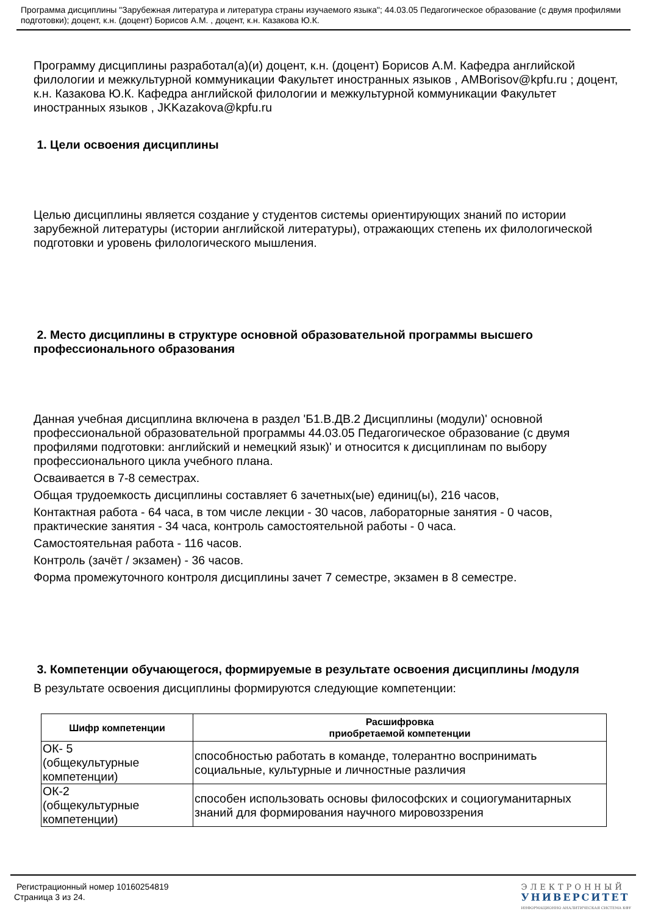Программа дисциплины "Зарубежная литература и литература страны изучаемого языка"; 44.03.05 Педагогическое образование (с двумя профилями подготовки); доцент, к.н. (доцент) Борисов А.М. , доцент, к.н. Казакова Ю.К.
Программу дисциплины разработал(а)(и) доцент, к.н. (доцент) Борисов А.М. Кафедра английской филологии и межкультурной коммуникации Факультет иностранных языков , AMBorisov@kpfu.ru ; доцент, к.н. Казакова Ю.К. Кафедра английской филологии и межкультурной коммуникации Факультет иностранных языков , JKKazakova@kpfu.ru
1. Цели освоения дисциплины
Целью дисциплины является создание у студентов системы ориентирующих знаний по истории зарубежной литературы (истории английской литературы), отражающих степень их филологической подготовки и уровень филологического мышления.
2. Место дисциплины в структуре основной образовательной программы высшего профессионального образования
Данная учебная дисциплина включена в раздел 'Б1.В.ДВ.2 Дисциплины (модули)' основной профессиональной образовательной программы 44.03.05 Педагогическое образование (с двумя профилями подготовки: английский и немецкий язык)' и относится к дисциплинам по выбору профессионального цикла учебного плана.
Осваивается в 7-8 семестрах.
Общая трудоемкость дисциплины составляет 6 зачетных(ые) единиц(ы), 216 часов,
Контактная работа - 64 часа, в том числе лекции - 30 часов, лабораторные занятия - 0 часов, практические занятия - 34 часа, контроль самостоятельной работы - 0 часа.
Самостоятельная работа - 116 часов.
Контроль (зачёт / экзамен) - 36 часов.
Форма промежуточного контроля дисциплины зачет 7 семестре, экзамен в 8 семестре.
3. Компетенции обучающегося, формируемые в результате освоения дисциплины /модуля
В результате освоения дисциплины формируются следующие компетенции:
| Шифр компетенции | Расшифровка приобретаемой компетенции |
| --- | --- |
| ОК- 5 (общекультурные компетенции) | способностью работать в команде, толерантно воспринимать социальные, культурные и личностные различия |
| ОК-2 (общекультурные компетенции) | способен использовать основы философских и социогуманитарных знаний для формирования научного мировоззрения |
Регистрационный номер 10160254819
Страница 3 из 24.
ЭЛЕКТРОННЫЙ
УНИВЕРСИТЕТ
ИНФОРМАЦИОННО АНАЛИТИЧЕСКАЯ СИСТЕМА КФУ